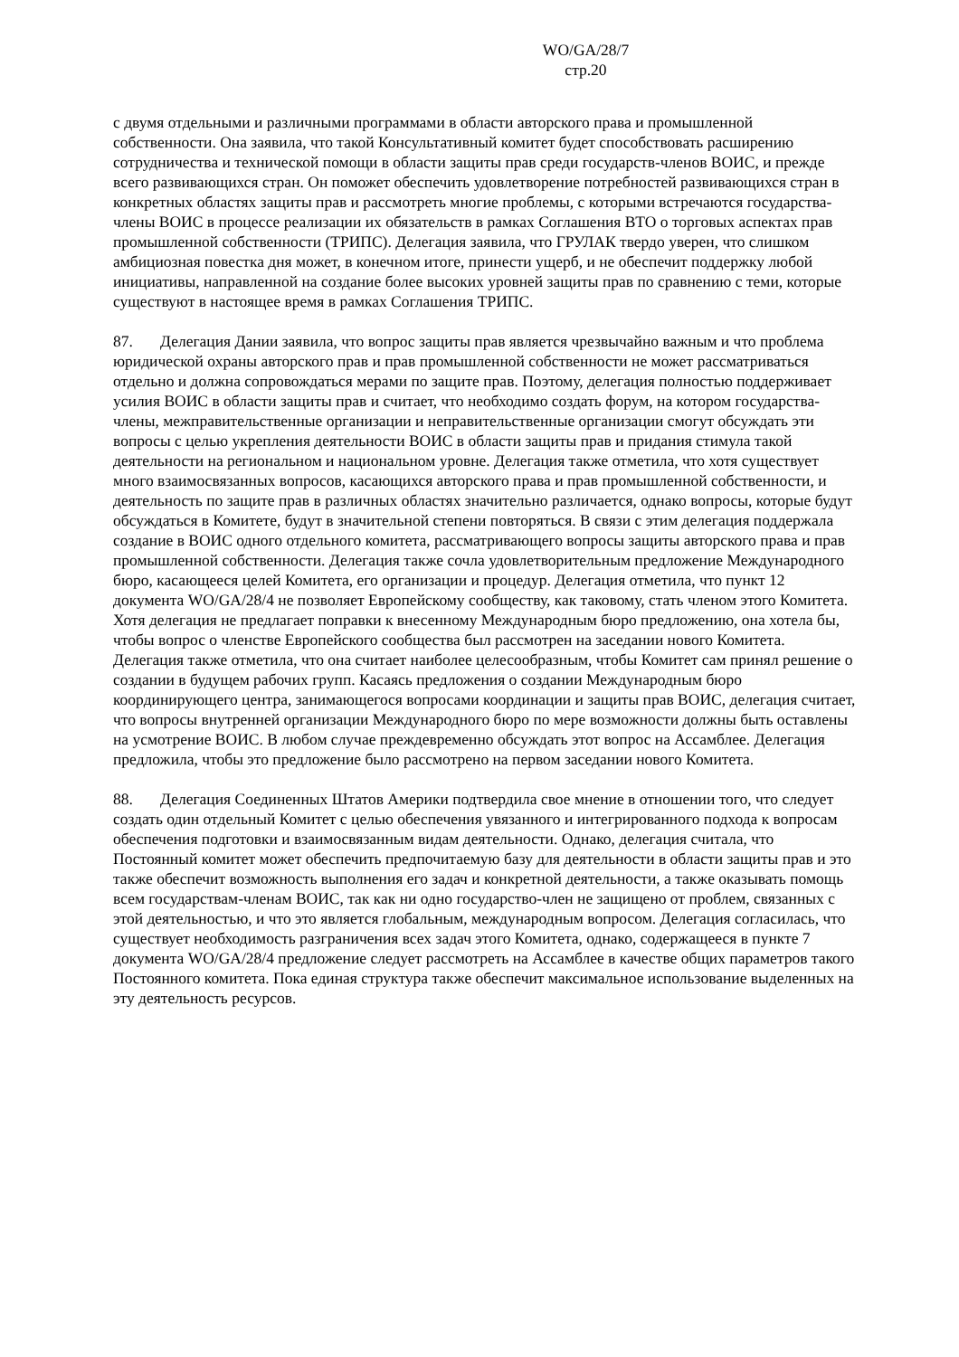WO/GA/28/7
стр.20
с двумя отдельными и различными программами в области авторского права и промышленной собственности. Она заявила, что такой Консультативный комитет будет способствовать расширению сотрудничества и технической помощи в области защиты прав среди государств-членов ВОИС, и прежде всего развивающихся стран. Он поможет обеспечить удовлетворение потребностей развивающихся стран в конкретных областях защиты прав и рассмотреть многие проблемы, с которыми встречаются государства-члены ВОИС в процессе реализации их обязательств в рамках Соглашения ВТО о торговых аспектах прав промышленной собственности (ТРИПС). Делегация заявила, что ГРУЛАК твердо уверен, что слишком амбициозная повестка дня может, в конечном итоге, принести ущерб, и не обеспечит поддержку любой инициативы, направленной на создание более высоких уровней защиты прав по сравнению с теми, которые существуют в настоящее время в рамках Соглашения ТРИПС.
87. Делегация Дании заявила, что вопрос защиты прав является чрезвычайно важным и что проблема юридической охраны авторского прав и прав промышленной собственности не может рассматриваться отдельно и должна сопровождаться мерами по защите прав. Поэтому, делегация полностью поддерживает усилия ВОИС в области защиты прав и считает, что необходимо создать форум, на котором государства-члены, межправительственные организации и неправительственные организации смогут обсуждать эти вопросы с целью укрепления деятельности ВОИС в области защиты прав и придания стимула такой деятельности на региональном и национальном уровне. Делегация также отметила, что хотя существует много взаимосвязанных вопросов, касающихся авторского права и прав промышленной собственности, и деятельность по защите прав в различных областях значительно различается, однако вопросы, которые будут обсуждаться в Комитете, будут в значительной степени повторяться. В связи с этим делегация поддержала создание в ВОИС одного отдельного комитета, рассматривающего вопросы защиты авторского права и прав промышленной собственности. Делегация также сочла удовлетворительным предложение Международного бюро, касающееся целей Комитета, его организации и процедур. Делегация отметила, что пункт 12 документа WO/GA/28/4 не позволяет Европейскому сообществу, как таковому, стать членом этого Комитета. Хотя делегация не предлагает поправки к внесенному Международным бюро предложению, она хотела бы, чтобы вопрос о членстве Европейского сообщества был рассмотрен на заседании нового Комитета. Делегация также отметила, что она считает наиболее целесообразным, чтобы Комитет сам принял решение о создании в будущем рабочих групп. Касаясь предложения о создании Международным бюро координирующего центра, занимающегося вопросами координации и защиты прав ВОИС, делегация считает, что вопросы внутренней организации Международного бюро по мере возможности должны быть оставлены на усмотрение ВОИС. В любом случае преждевременно обсуждать этот вопрос на Ассамблее. Делегация предложила, чтобы это предложение было рассмотрено на первом заседании нового Комитета.
88. Делегация Соединенных Штатов Америки подтвердила свое мнение в отношении того, что следует создать один отдельный Комитет с целью обеспечения увязанного и интегрированного подхода к вопросам обеспечения подготовки и взаимосвязанным видам деятельности. Однако, делегация считала, что Постоянный комитет может обеспечить предпочитаемую базу для деятельности в области защиты прав и это также обеспечит возможность выполнения его задач и конкретной деятельности, а также оказывать помощь всем государствам-членам ВОИС, так как ни одно государство-член не защищено от проблем, связанных с этой деятельностью, и что это является глобальным, международным вопросом. Делегация согласилась, что существует необходимость разграничения всех задач этого Комитета, однако, содержащееся в пункте 7 документа WO/GA/28/4 предложение следует рассмотреть на Ассамблее в качестве общих параметров такого Постоянного комитета. Пока единая структура также обеспечит максимальное использование выделенных на эту деятельность ресурсов.